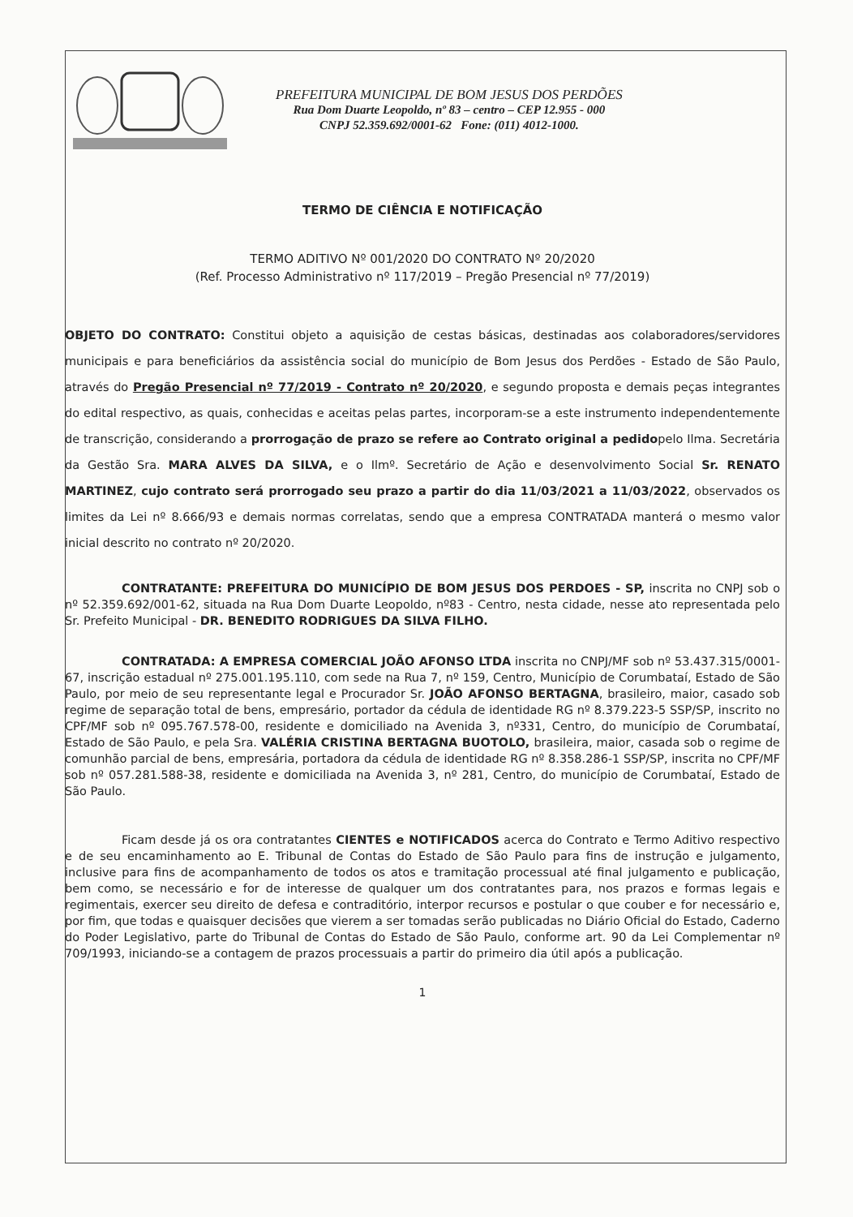PREFEITURA MUNICIPAL DE BOM JESUS DOS PERDÕES
Rua Dom Duarte Leopoldo, nº 83 – centro – CEP 12.955 - 000
CNPJ 52.359.692/0001-62 Fone: (011) 4012-1000.
TERMO DE CIÊNCIA E NOTIFICAÇÃO
TERMO ADITIVO Nº 001/2020 DO CONTRATO Nº 20/2020
(Ref. Processo Administrativo nº 117/2019 – Pregão Presencial nº 77/2019)
OBJETO DO CONTRATO: Constitui objeto a aquisição de cestas básicas, destinadas aos colaboradores/servidores municipais e para beneficiários da assistência social do município de Bom Jesus dos Perdões - Estado de São Paulo, através do Pregão Presencial nº 77/2019 - Contrato nº 20/2020, e segundo proposta e demais peças integrantes do edital respectivo, as quais, conhecidas e aceitas pelas partes, incorporam-se a este instrumento independentemente de transcrição, considerando a prorrogação de prazo se refere ao Contrato original a pedidopelo Ilma. Secretária da Gestão Sra. MARA ALVES DA SILVA, e o Ilmº. Secretário de Ação e desenvolvimento Social Sr. RENATO MARTINEZ, cujo contrato será prorrogado seu prazo a partir do dia 11/03/2021 a 11/03/2022, observados os limites da Lei nº 8.666/93 e demais normas correlatas, sendo que a empresa CONTRATADA manterá o mesmo valor inicial descrito no contrato nº 20/2020.
CONTRATANTE: PREFEITURA DO MUNICÍPIO DE BOM JESUS DOS PERDOES - SP, inscrita no CNPJ sob o nº 52.359.692/001-62, situada na Rua Dom Duarte Leopoldo, nº83 - Centro, nesta cidade, nesse ato representada pelo Sr. Prefeito Municipal - DR. BENEDITO RODRIGUES DA SILVA FILHO.
CONTRATADA: A EMPRESA COMERCIAL JOÃO AFONSO LTDA inscrita no CNPJ/MF sob nº 53.437.315/0001-67, inscrição estadual nº 275.001.195.110, com sede na Rua 7, nº 159, Centro, Município de Corumbataí, Estado de São Paulo, por meio de seu representante legal e Procurador Sr. JOÃO AFONSO BERTAGNA, brasileiro, maior, casado sob regime de separação total de bens, empresário, portador da cédula de identidade RG nº 8.379.223-5 SSP/SP, inscrito no CPF/MF sob nº 095.767.578-00, residente e domiciliado na Avenida 3, nº331, Centro, do município de Corumbataí, Estado de São Paulo, e pela Sra. VALÉRIA CRISTINA BERTAGNA BUOTOLO, brasileira, maior, casada sob o regime de comunhão parcial de bens, empresária, portadora da cédula de identidade RG nº 8.358.286-1 SSP/SP, inscrita no CPF/MF sob nº 057.281.588-38, residente e domiciliada na Avenida 3, nº 281, Centro, do município de Corumbataí, Estado de São Paulo.
Ficam desde já os ora contratantes CIENTES e NOTIFICADOS acerca do Contrato e Termo Aditivo respectivo e de seu encaminhamento ao E. Tribunal de Contas do Estado de São Paulo para fins de instrução e julgamento, inclusive para fins de acompanhamento de todos os atos e tramitação processual até final julgamento e publicação, bem como, se necessário e for de interesse de qualquer um dos contratantes para, nos prazos e formas legais e regimentais, exercer seu direito de defesa e contraditório, interpor recursos e postular o que couber e for necessário e, por fim, que todas e quaisquer decisões que vierem a ser tomadas serão publicadas no Diário Oficial do Estado, Caderno do Poder Legislativo, parte do Tribunal de Contas do Estado de São Paulo, conforme art. 90 da Lei Complementar nº 709/1993, iniciando-se a contagem de prazos processuais a partir do primeiro dia útil após a publicação.
1